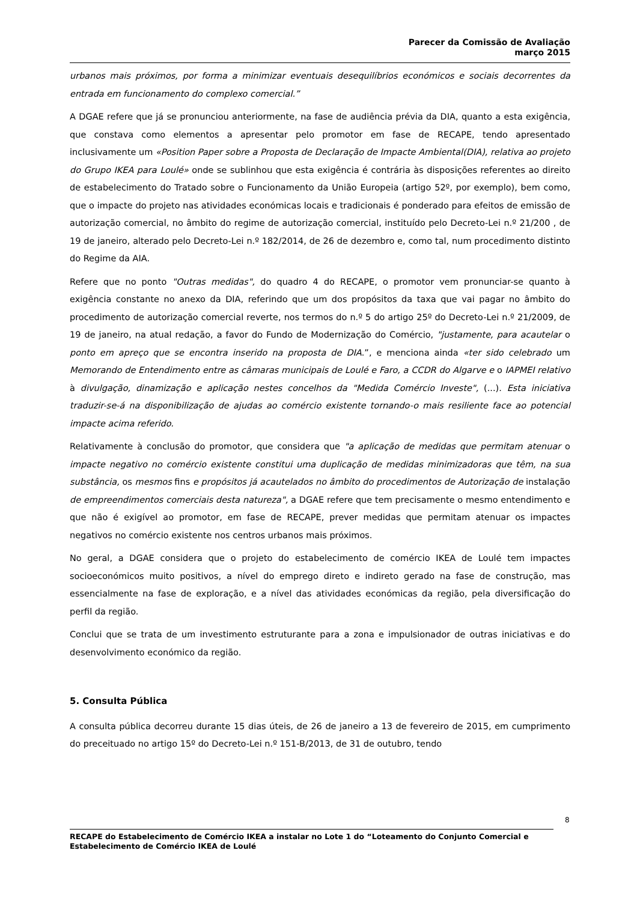Parecer da Comissão de Avaliação
março 2015
urbanos mais próximos, por forma a minimizar eventuais desequilíbrios económicos e sociais decorrentes da entrada em funcionamento do complexo comercial.”
A DGAE refere que já se pronunciou anteriormente, na fase de audiência prévia da DIA, quanto a esta exigência, que constava como elementos a apresentar pelo promotor em fase de RECAPE, tendo apresentado inclusivamente um «Position Paper sobre a Proposta de Declaração de Impacte Ambiental(DIA), relativa ao projeto do Grupo IKEA para Loulé» onde se sublinhou que esta exigência é contrária às disposições referentes ao direito de estabelecimento do Tratado sobre o Funcionamento da União Europeia (artigo 52º, por exemplo), bem como, que o impacte do projeto nas atividades económicas locais e tradicionais é ponderado para efeitos de emissão de autorização comercial, no âmbito do regime de autorização comercial, instituído pelo Decreto-Lei n.º 21/200 , de 19 de janeiro, alterado pelo Decreto-Lei n.º 182/2014, de 26 de dezembro e, como tal, num procedimento distinto do Regime da AIA.
Refere que no ponto "Outras medidas", do quadro 4 do RECAPE, o promotor vem pronunciar-se quanto à exigência constante no anexo da DIA, referindo que um dos propósitos da taxa que vai pagar no âmbito do procedimento de autorização comercial reverte, nos termos do n.º 5 do artigo 25º do Decreto-Lei n.º 21/2009, de 19 de janeiro, na atual redação, a favor do Fundo de Modernização do Comércio, "justamente, para acautelar o ponto em apreço que se encontra inserido na proposta de DIA.”, e menciona ainda «ter sido celebrado um Memorando de Entendimento entre as câmaras municipais de Loulé e Faro, a CCDR do Algarve e o IAPMEI reIativo à divulgação, dinamização e aplicação nestes concelhos da "Medida Comércio Investe", (...). Esta iniciativa traduzir-se-á na disponibilização de ajudas ao comércio existente tornando-o mais resiliente face ao potencial impacte acima referido.
Relativamente à conclusão do promotor, que considera que "a aplicação de medidas que permitam atenuar o impacte negativo no comércio existente constitui uma duplicação de medidas minimizadoras que têm, na sua substância, os mesmos fins e propósitos já acautelados no âmbito do procedimentos de Autorização de instalação de empreendimentos comerciais desta natureza", a DGAE refere que tem precisamente o mesmo entendimento e que não é exigível ao promotor, em fase de RECAPE, prever medidas que permitam atenuar os impactes negativos no comércio existente nos centros urbanos mais próximos.
No geral, a DGAE considera que o projeto do estabelecimento de comércio IKEA de Loulé tem impactes socioeconómicos muito positivos, a nível do emprego direto e indireto gerado na fase de construção, mas essencialmente na fase de exploração, e a nível das atividades económicas da região, pela diversificação do perfil da região.
Conclui que se trata de um investimento estruturante para a zona e impulsionador de outras iniciativas e do desenvolvimento económico da região.
5. Consulta Pública
A consulta pública decorreu durante 15 dias úteis, de 26 de janeiro a 13 de fevereiro de 2015, em cumprimento do preceituado no artigo 15º do Decreto-Lei n.º 151-B/2013, de 31 de outubro, tendo
8
RECAPE do Estabelecimento de Comércio IKEA a instalar no Lote 1 do “Loteamento do Conjunto Comercial e Estabelecimento de Comércio IKEA de Loulé